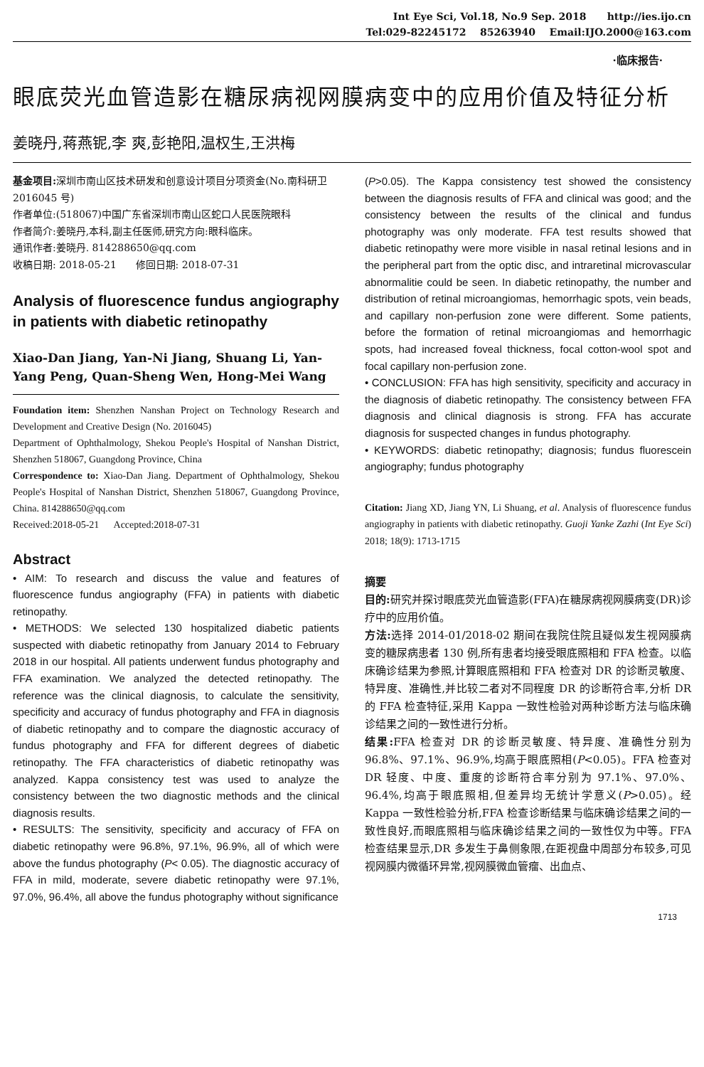Int Eye Sci, Vol.18, No.9 Sep. 2018 http://ies.ijo.cn
Tel:029-82245172 85263940 Email:IJO.2000@163.com
·临床报告·
眼底荧光血管造影在糖尿病视网膜病变中的应用价值及特征分析
姜晓丹,蒋燕铌,李 爽,彭艳阳,温权生,王洪梅
基金项目: 深圳市南山区技术研发和创意设计项目分项资金(No.南科研卫 2016045 号)
作者单位:(518067)中国广东省深圳市南山区蛇口人民医院眼科
作者简介:姜晓丹,本科,副主任医师,研究方向:眼科临床。
通讯作者:姜晓丹. 814288650@qq.com
收稿日期: 2018-05-21 修回日期: 2018-07-31
Analysis of fluorescence fundus angiography in patients with diabetic retinopathy
Xiao-Dan Jiang, Yan-Ni Jiang, Shuang Li, Yan-Yang Peng, Quan-Sheng Wen, Hong-Mei Wang
Foundation item: Shenzhen Nanshan Project on Technology Research and Development and Creative Design (No. 2016045)
Department of Ophthalmology, Shekou People's Hospital of Nanshan District, Shenzhen 518067, Guangdong Province, China
Correspondence to: Xiao-Dan Jiang. Department of Ophthalmology, Shekou People's Hospital of Nanshan District, Shenzhen 518067, Guangdong Province, China. 814288650@qq.com
Received:2018-05-21 Accepted:2018-07-31
Abstract
• AIM: To research and discuss the value and features of fluorescence fundus angiography (FFA) in patients with diabetic retinopathy.
• METHODS: We selected 130 hospitalized diabetic patients suspected with diabetic retinopathy from January 2014 to February 2018 in our hospital. All patients underwent fundus photography and FFA examination. We analyzed the detected retinopathy. The reference was the clinical diagnosis, to calculate the sensitivity, specificity and accuracy of fundus photography and FFA in diagnosis of diabetic retinopathy and to compare the diagnostic accuracy of fundus photography and FFA for different degrees of diabetic retinopathy. The FFA characteristics of diabetic retinopathy was analyzed. Kappa consistency test was used to analyze the consistency between the two diagnostic methods and the clinical diagnosis results.
• RESULTS: The sensitivity, specificity and accuracy of FFA on diabetic retinopathy were 96.8%, 97.1%, 96.9%, all of which were above the fundus photography (P< 0.05). The diagnostic accuracy of FFA in mild, moderate, severe diabetic retinopathy were 97.1%, 97.0%, 96.4%, all above the fundus photography without significance
(P>0.05). The Kappa consistency test showed the consistency between the diagnosis results of FFA and clinical was good; and the consistency between the results of the clinical and fundus photography was only moderate. FFA test results showed that diabetic retinopathy were more visible in nasal retinal lesions and in the peripheral part from the optic disc, and intraretinal microvascular abnormalitie could be seen. In diabetic retinopathy, the number and distribution of retinal microangiomas, hemorrhagic spots, vein beads, and capillary non-perfusion zone were different. Some patients, before the formation of retinal microangiomas and hemorrhagic spots, had increased foveal thickness, focal cotton-wool spot and focal capillary non-perfusion zone.
• CONCLUSION: FFA has high sensitivity, specificity and accuracy in the diagnosis of diabetic retinopathy. The consistency between FFA diagnosis and clinical diagnosis is strong. FFA has accurate diagnosis for suspected changes in fundus photography.
• KEYWORDS: diabetic retinopathy; diagnosis; fundus fluorescein angiography; fundus photography
Citation: Jiang XD, Jiang YN, Li Shuang, et al. Analysis of fluorescence fundus angiography in patients with diabetic retinopathy. Guoji Yanke Zazhi (Int Eye Sci) 2018; 18(9): 1713-1715
摘要
目的: 研究并探讨眼底荧光血管造影(FFA)在糖尿病视网膜病变(DR)诊疗中的应用价值。
方法: 选择 2014-01/2018-02 期间在我院住院且疑似发生视网膜病变的糖尿病患者 130 例,所有患者均接受眼底照相和 FFA 检查。以临床确诊结果为参照,计算眼底照相和 FFA 检查对 DR 的诊断灵敏度、特异度、准确性,并比较二者对不同程度 DR 的诊断符合率,分析 DR 的 FFA 检查特征,采用 Kappa 一致性检验对两种诊断方法与临床确诊结果之间的一致性进行分析。
结果: FFA 检查对 DR 的诊断灵敏度、特异度、准确性分别为 96.8%、97.1%、96.9%,均高于眼底照相(P<0.05)。FFA 检查对 DR 轻度、中度、重度的诊断符合率分别为 97.1%、97.0%、96.4%,均高于眼底照相,但差异均无统计学意义(P>0.05)。经 Kappa 一致性检验分析,FFA 检查诊断结果与临床确诊结果之间的一致性良好,而眼底照相与临床确诊结果之间的一致性仅为中等。FFA 检查结果显示,DR 多发生于鼻侧象限,在距视盘中周部分布较多,可见视网膜内微循环异常,视网膜微血管瘤、出血点、
1713